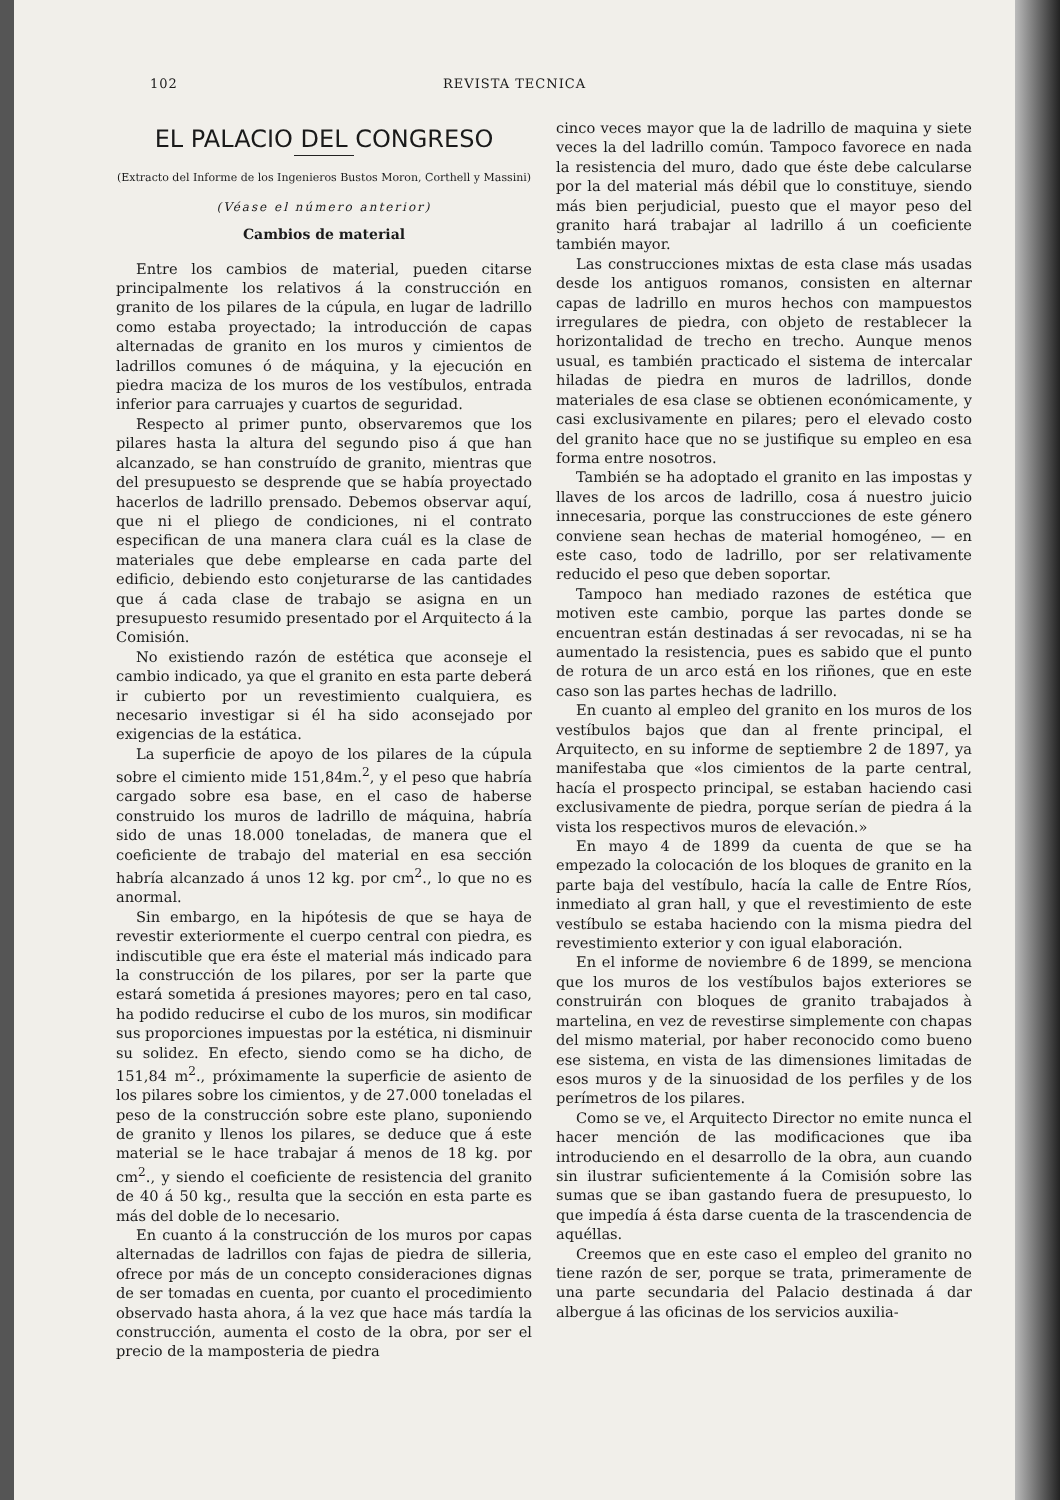102 REVISTA TECNICA
EL PALACIO DEL CONGRESO
(Extracto del Informe de los Ingenieros Bustos Moron, Corthell y Massini)
(Véase el número anterior)
Cambios de material
Entre los cambios de material, pueden citarse principalmente los relativos á la construcción en granito de los pilares de la cúpula, en lugar de ladrillo como estaba proyectado; la introducción de capas alternadas de granito en los muros y cimientos de ladrillos comunes ó de máquina, y la ejecución en piedra maciza de los muros de los vestíbulos, entrada inferior para carruajes y cuartos de seguridad.
Respecto al primer punto, observaremos que los pilares hasta la altura del segundo piso á que han alcanzado, se han construído de granito, mientras que del presupuesto se desprende que se había proyectado hacerlos de ladrillo prensado. Debemos observar aquí, que ni el pliego de condiciones, ni el contrato especifican de una manera clara cuál es la clase de materiales que debe emplearse en cada parte del edificio, debiendo esto conjeturarse de las cantidades que á cada clase de trabajo se asigna en un presupuesto resumido presentado por el Arquitecto á la Comisión.
No existiendo razón de estética que aconseje el cambio indicado, ya que el granito en esta parte deberá ir cubierto por un revestimiento cualquiera, es necesario investigar si él ha sido aconsejado por exigencias de la estática.
La superficie de apoyo de los pilares de la cúpula sobre el cimiento mide 151,84m.<sup>2</sup>, y el peso que habría cargado sobre esa base, en el caso de haberse construido los muros de ladrillo de máquina, habría sido de unas 18.000 toneladas, de manera que el coeficiente de trabajo del material en esa sección habría alcanzado á unos 12 kg. por cm<sup>2</sup>., lo que no es anormal.
Sin embargo, en la hipótesis de que se haya de revestir exteriormente el cuerpo central con piedra, es indiscutible que era éste el material más indicado para la construcción de los pilares, por ser la parte que estará sometida á presiones mayores; pero en tal caso, ha podido reducirse el cubo de los muros, sin modificar sus proporciones impuestas por la estética, ni disminuir su solidez. En efecto, siendo como se ha dicho, de 151,84 m<sup>2</sup>., próximamente la superficie de asiento de los pilares sobre los cimientos, y de 27.000 toneladas el peso de la construcción sobre este plano, suponiendo de granito y llenos los pilares, se deduce que á este material se le hace trabajar á menos de 18 kg. por cm<sup>2</sup>., y siendo el coeficiente de resistencia del granito de 40 á 50 kg., resulta que la sección en esta parte es más del doble de lo necesario.
En cuanto á la construcción de los muros por capas alternadas de ladrillos con fajas de piedra de silleria, ofrece por más de un concepto consideraciones dignas de ser tomadas en cuenta, por cuanto el procedimiento observado hasta ahora, á la vez que hace más tardía la construcción, aumenta el costo de la obra, por ser el precio de la mamposteria de piedra
cinco veces mayor que la de ladrillo de maquina y siete veces la del ladrillo común. Tampoco favorece en nada la resistencia del muro, dado que éste debe calcularse por la del material más débil que lo constituye, siendo más bien perjudicial, puesto que el mayor peso del granito hará trabajar al ladrillo á un coeficiente también mayor.
Las construcciones mixtas de esta clase más usadas desde los antiguos romanos, consisten en alternar capas de ladrillo en muros hechos con mampuestos irregulares de piedra, con objeto de restablecer la horizontalidad de trecho en trecho. Aunque menos usual, es también practicado el sistema de intercalar hiladas de piedra en muros de ladrillos, donde materiales de esa clase se obtienen económicamente, y casi exclusivamente en pilares; pero el elevado costo del granito hace que no se justifique su empleo en esa forma entre nosotros.
También se ha adoptado el granito en las impostas y llaves de los arcos de ladrillo, cosa á nuestro juicio innecesaria, porque las construcciones de este género conviene sean hechas de material homogéneo, — en este caso, todo de ladrillo, por ser relativamente reducido el peso que deben soportar.
Tampoco han mediado razones de estética que motiven este cambio, porque las partes donde se encuentran están destinadas á ser revocadas, ni se ha aumentado la resistencia, pues es sabido que el punto de rotura de un arco está en los riñones, que en este caso son las partes hechas de ladrillo.
En cuanto al empleo del granito en los muros de los vestíbulos bajos que dan al frente principal, el Arquitecto, en su informe de septiembre 2 de 1897, ya manifestaba que «los cimientos de la parte central, hacía el prospecto principal, se estaban haciendo casi exclusivamente de piedra, porque serían de piedra á la vista los respectivos muros de elevación.»
En mayo 4 de 1899 da cuenta de que se ha empezado la colocación de los bloques de granito en la parte baja del vestíbulo, hacía la calle de Entre Ríos, inmediato al gran hall, y que el revestimiento de este vestíbulo se estaba haciendo con la misma piedra del revestimiento exterior y con igual elaboración.
En el informe de noviembre 6 de 1899, se menciona que los muros de los vestíbulos bajos exteriores se construirán con bloques de granito trabajados à martelina, en vez de revestirse simplemente con chapas del mismo material, por haber reconocido como bueno ese sistema, en vista de las dimensiones limitadas de esos muros y de la sinuosidad de los perfiles y de los perímetros de los pilares.
Como se ve, el Arquitecto Director no emite nunca el hacer mención de las modificaciones que iba introduciendo en el desarrollo de la obra, aun cuando sin ilustrar suficientemente á la Comisión sobre las sumas que se iban gastando fuera de presupuesto, lo que impedía á ésta darse cuenta de la trascendencia de aquéllas.
Creemos que en este caso el empleo del granito no tiene razón de ser, porque se trata, primeramente de una parte secundaria del Palacio destinada á dar albergue á las oficinas de los servicios auxilia-